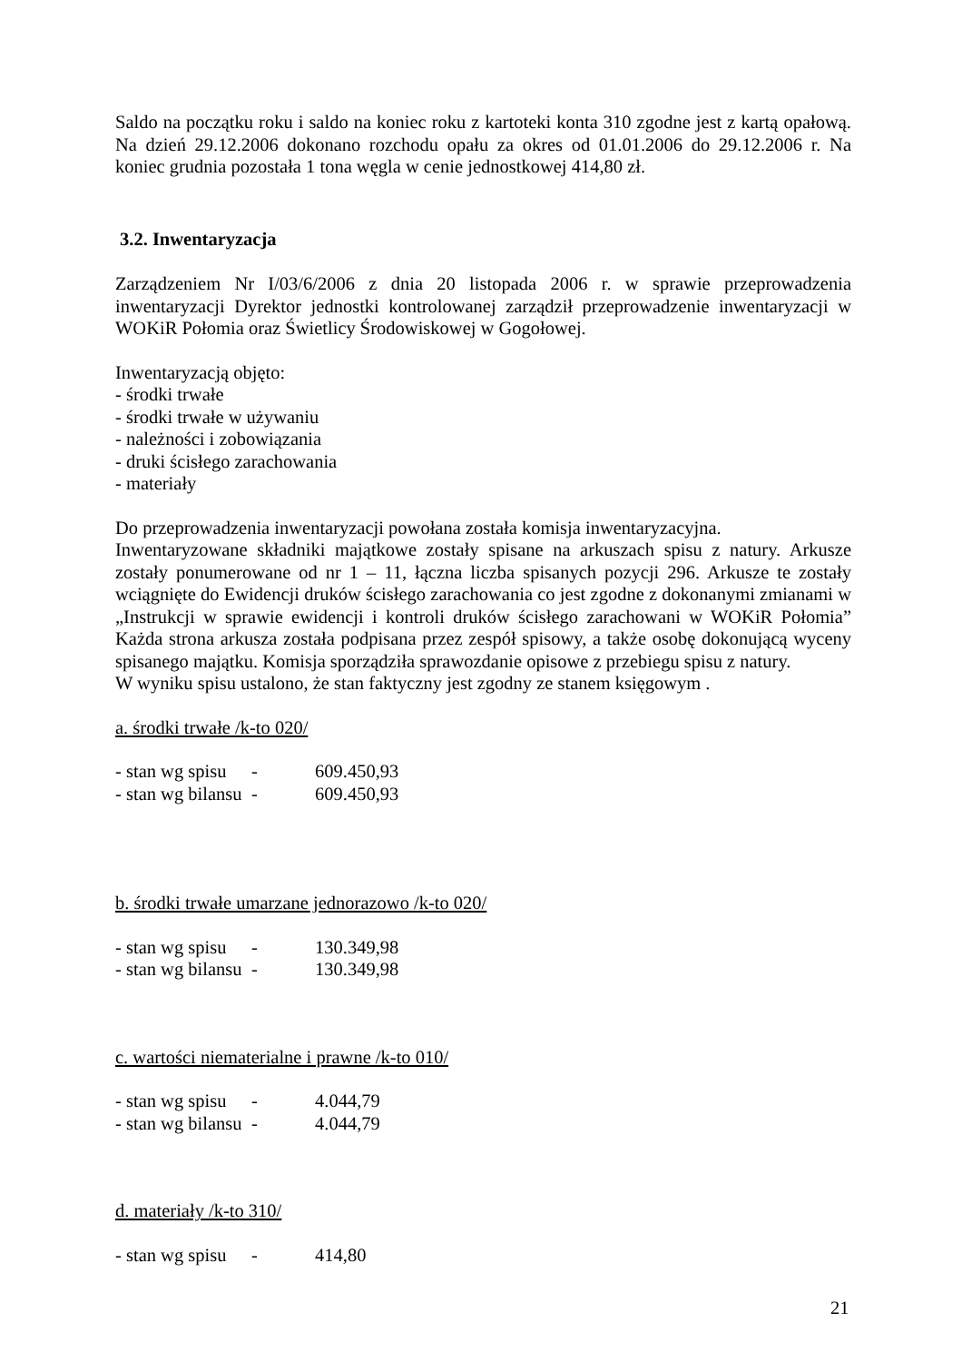Saldo na początku roku i saldo na koniec roku z kartoteki konta 310 zgodne jest z kartą opałową. Na dzień 29.12.2006 dokonano rozchodu opału za okres od 01.01.2006 do 29.12.2006 r. Na koniec grudnia pozostała 1 tona węgla w cenie jednostkowej 414,80 zł.
3.2. Inwentaryzacja
Zarządzeniem Nr I/03/6/2006 z dnia 20 listopada 2006 r. w sprawie przeprowadzenia inwentaryzacji Dyrektor jednostki kontrolowanej zarządził przeprowadzenie inwentaryzacji w WOKiR Połomia oraz Świetlicy Środowiskowej w Gogołowej.
Inwentaryzacją objęto:
- środki trwałe
- środki trwałe w używaniu
- należności i zobowiązania
- druki ścisłego zarachowania
- materiały
Do przeprowadzenia inwentaryzacji powołana została komisja inwentaryzacyjna.
Inwentaryzowane składniki majątkowe zostały spisane na arkuszach spisu z natury. Arkusze zostały ponumerowane od nr 1 – 11, łączna liczba spisanych pozycji 296. Arkusze te zostały wciągnięte do Ewidencji druków ścisłego zarachowania co jest zgodne z dokonanymi zmianami w „Instrukcji w sprawie ewidencji i kontroli druków ścisłego zarachowani w WOKiR Połomia” Każda strona arkusza została podpisana przez zespół spisowy, a także osobę dokonującą wyceny spisanego majątku. Komisja sporządziła sprawozdanie opisowe z przebiegu spisu z natury.
W wyniku spisu ustalono, że stan faktyczny jest zgodny ze stanem księgowym .
a. środki trwałe /k-to 020/
- stan wg spisu - 609.450,93
- stan wg bilansu - 609.450,93
b. środki trwałe umarzane jednorazowo /k-to 020/
- stan wg spisu - 130.349,98
- stan wg bilansu - 130.349,98
c. wartości niematerialne i prawne /k-to 010/
- stan wg spisu - 4.044,79
- stan wg bilansu - 4.044,79
d. materiały /k-to 310/
- stan wg spisu - 414,80
21